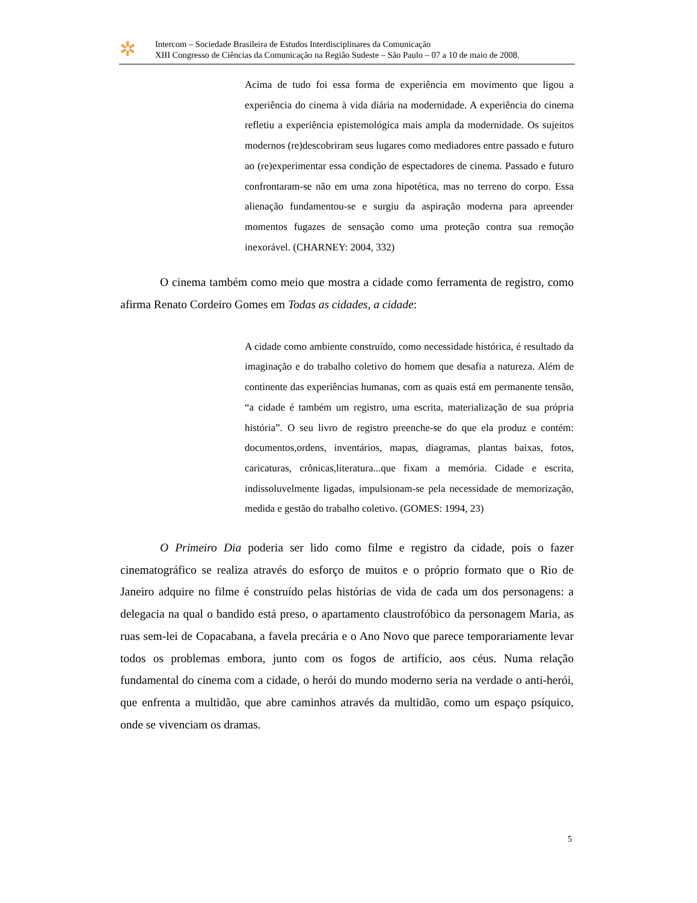✲
Intercom – Sociedade Brasileira de Estudos Interdisciplinares da Comunicação
XIII Congresso de Ciências da Comunicação na Região Sudeste – São Paulo – 07 a 10 de maio de 2008.
Acima de tudo foi essa forma de experiência em movimento que ligou a experiência do cinema à vida diária na modernidade. A experiência do cinema refletiu a experiência epistemológica mais ampla da modernidade. Os sujeitos modernos (re)descobriram seus lugares como mediadores entre passado e futuro ao (re)experimentar essa condição de espectadores de cinema. Passado e futuro confrontaram-se não em uma zona hipotética, mas no terreno do corpo. Essa alienação fundamentou-se e surgiu da aspiração moderna para apreender momentos fugazes de sensação como uma proteção contra sua remoção inexorável. (CHARNEY: 2004, 332)
O cinema também como meio que mostra a cidade como ferramenta de registro, como afirma Renato Cordeiro Gomes em Todas as cidades, a cidade:
A cidade como ambiente construído, como necessidade histórica, é resultado da imaginação e do trabalho coletivo do homem que desafia a natureza. Além de continente das experiências humanas, com as quais está em permanente tensão, “a cidade é também um registro, uma escrita, materialização de sua própria história”. O seu livro de registro preenche-se do que ela produz e contém: documentos,ordens, inventários, mapas, diagramas, plantas baixas, fotos, caricaturas, crônicas,literatura...que fixam a memória. Cidade e escrita, indissoluvelmente ligadas, impulsionam-se pela necessidade de memorização, medida e gestão do trabalho coletivo. (GOMES: 1994, 23)
O Primeiro Dia poderia ser lido como filme e registro da cidade, pois o fazer cinematográfico se realiza através do esforço de muitos e o próprio formato que o Rio de Janeiro adquire no filme é construído pelas histórias de vida de cada um dos personagens: a delegacia na qual o bandido está preso, o apartamento claustrofóbico da personagem Maria, as ruas sem-lei de Copacabana, a favela precária e o Ano Novo que parece temporariamente levar todos os problemas embora, junto com os fogos de artifício, aos céus. Numa relação fundamental do cinema com a cidade, o herói do mundo moderno seria na verdade o anti-herói, que enfrenta a multidão, que abre caminhos através da multidão, como um espaço psíquico, onde se vivenciam os dramas.
5